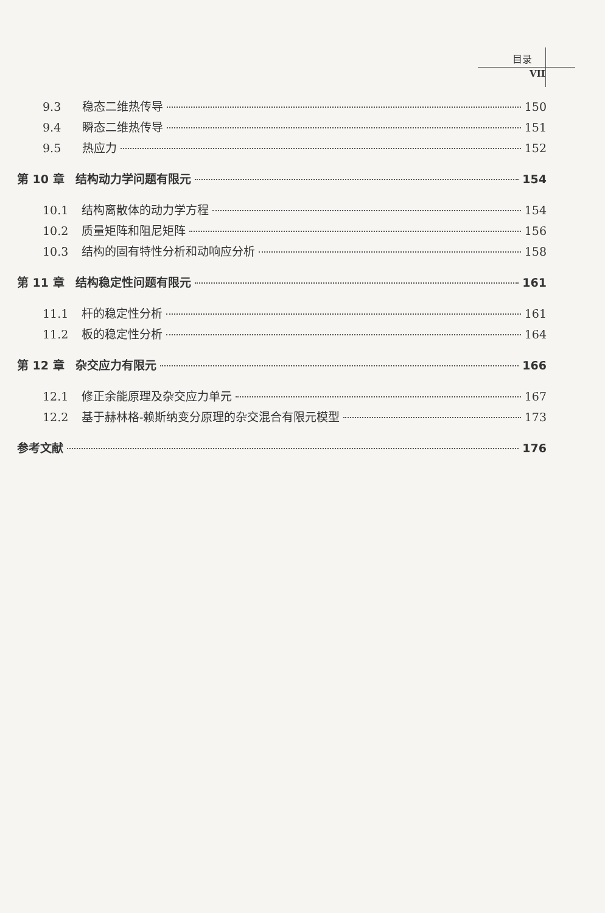目录
VII
9.3 稳态二维热传导 150
9.4 瞬态二维热传导 151
9.5 热应力 152
第 10 章 结构动力学问题有限元 154
10.1 结构离散体的动力学方程 154
10.2 质量矩阵和阻尼矩阵 156
10.3 结构的固有特性分析和动响应分析 158
第 11 章 结构稳定性问题有限元 161
11.1 杆的稳定性分析 161
11.2 板的稳定性分析 164
第 12 章 杂交应力有限元 166
12.1 修正余能原理及杂交应力单元 167
12.2 基于赫林格-赖斯纳变分原理的杂交混合有限元模型 173
参考文献 176